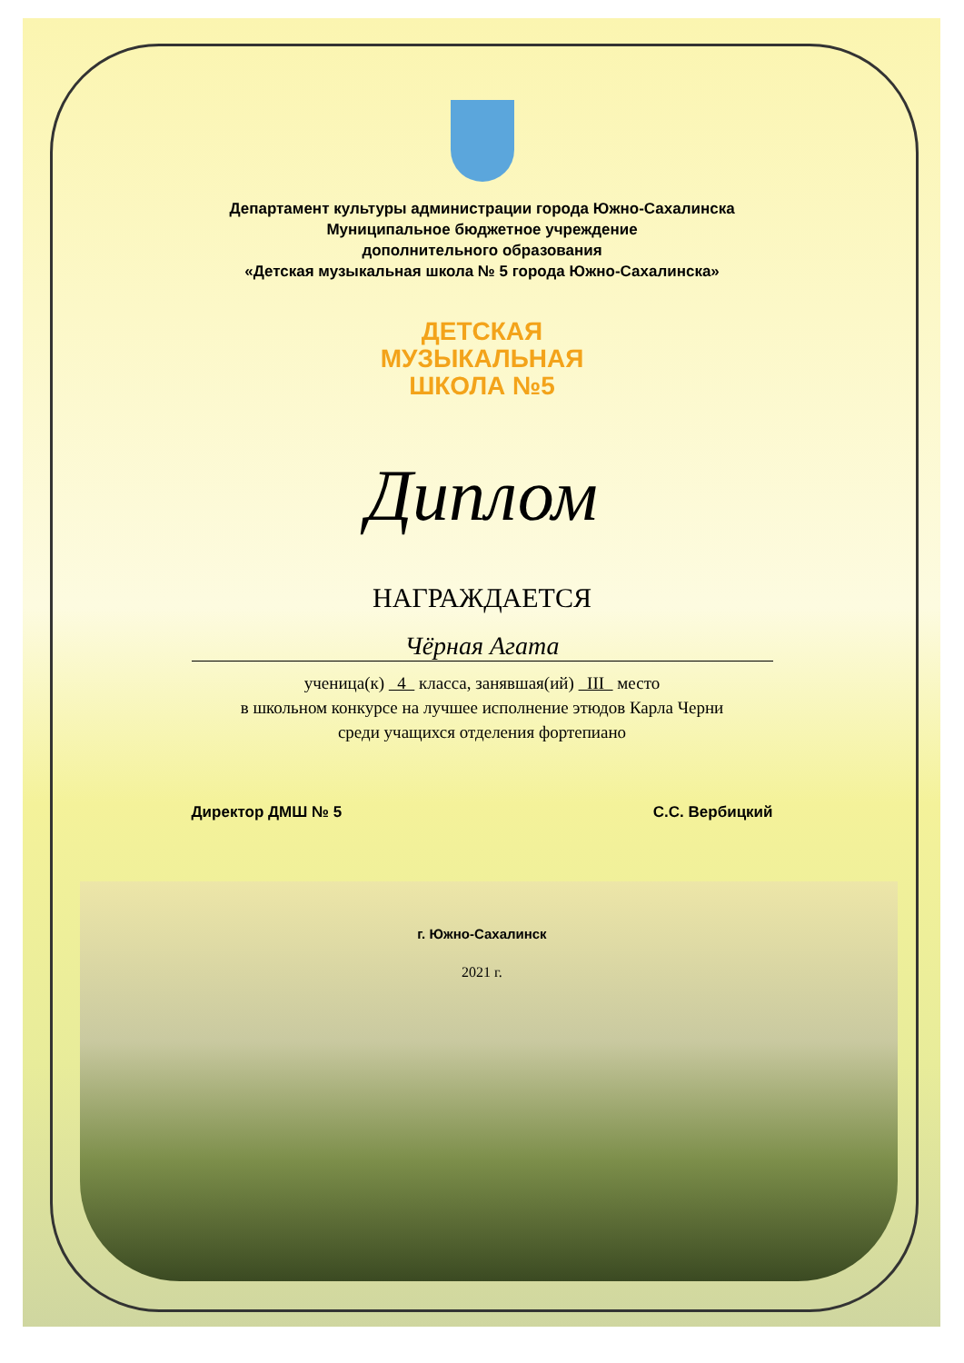Департамент культуры администрации города Южно-Сахалинска
Муниципальное бюджетное учреждение
дополнительного образования
«Детская музыкальная школа № 5 города Южно-Сахалинска»
ДЕТСКАЯ
МУЗЫКАЛЬНАЯ
ШКОЛА №5
Диплом
НАГРАЖДАЕТСЯ
Чёрная Агата
ученица(к) 4 класса, занявшая(ий) III место
в школьном конкурсе на лучшее исполнение этюдов Карла Черни
среди учащихся отделения фортепиано
Директор ДМШ № 5 С.С. Вербицкий
г. Южно-Сахалинск
2021 г.